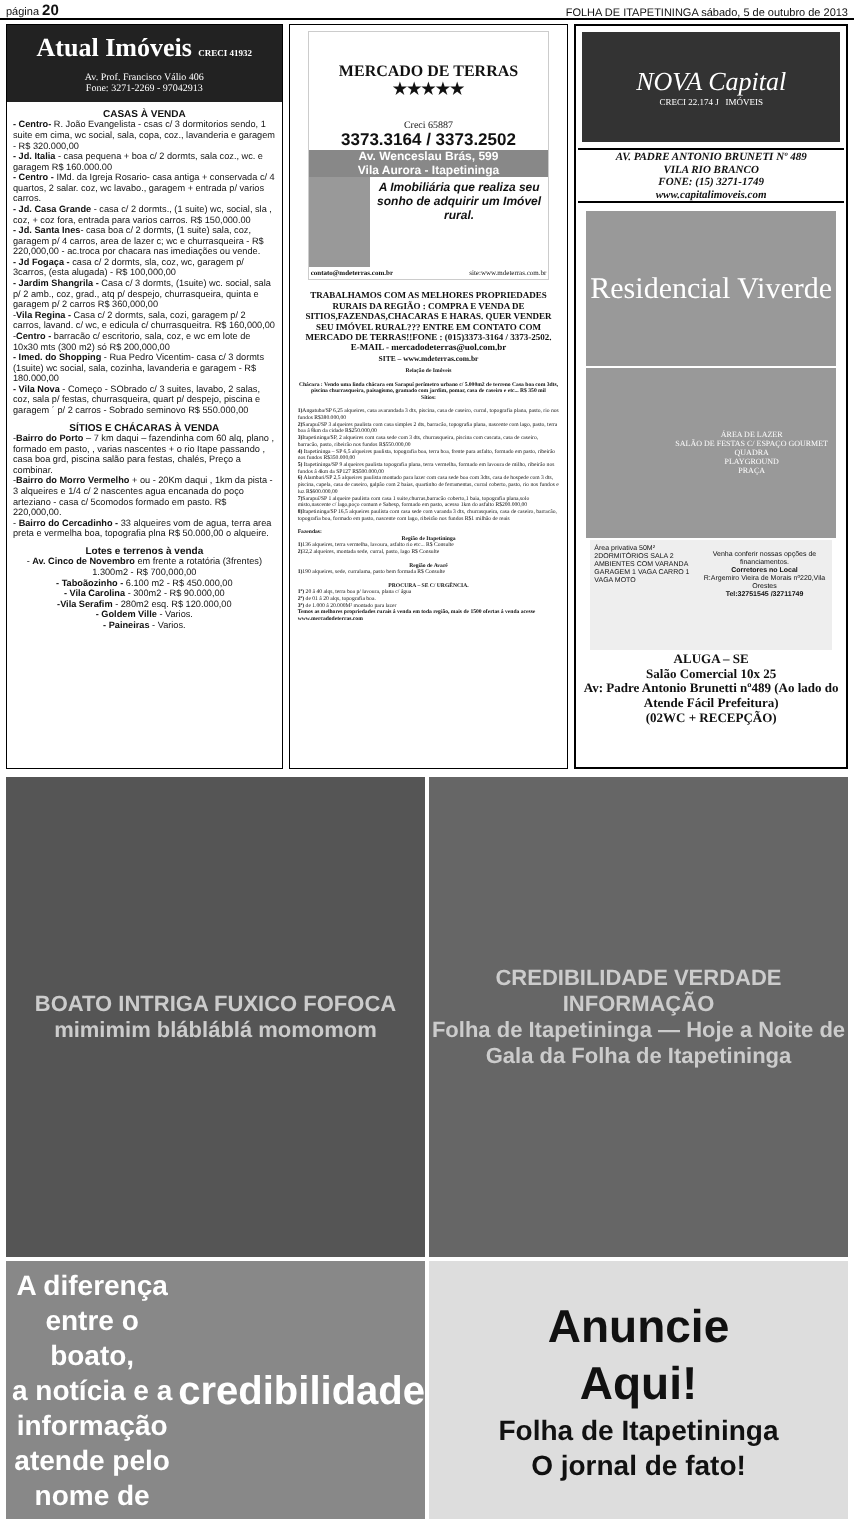página 20 FOLHA DE ITAPETININGA sábado, 5 de outubro de 2013
Atual Imóveis CRECI 41932
Av. Prof. Francisco Válio 406
Fone: 3271-2269 - 97042913
CASAS À VENDA
- Centro- R. João Evangelista - csas c/ 3 dormitorios sendo, 1 suite em cima, wc social, sala, copa, coz., lavanderia e garagem - R$ 320.000,00
- Jd. Italia - casa pequena + boa c/ 2 dormts, sala coz., wc. e garagem R$ 160.000.00
- Centro - IMd. da Igreja Rosario- casa antiga + conservada c/ 4 quartos, 2 salar. coz, wc lavabo., garagem + entrada p/ varios carros.
- Jd. Casa Grande - casa c/ 2 dormts., (1 suite) wc, social, sla , coz, + coz fora, entrada para varios carros. R$ 150,000.00
- Jd. Santa Ines- casa boa c/ 2 dormts, (1 suite) sala, coz, garagem p/ 4 carros, area de lazer c; wc e churrasqueira - R$ 220,000,00 - ac.troca por chacara nas imediações ou vende.
- Jd Fogaça - casa c/ 2 dormts, sla, coz, wc, garagem p/ 3carros, (esta alugada) - R$ 100,000,00
- Jardim Shangrila - Casa c/ 3 dormts, (1suite) wc. social, sala p/ 2 amb., coz, grad., atq p/ despejo, churrasqueira, quinta e garagem p/ 2 carros R$ 360,000,00
-Vila Regina - Casa c/ 2 dormts, sala, cozi, garagem p/ 2 carros, lavand. c/ wc, e edicula c/ churrasqueitra. R$ 160,000,00
-Centro - barracão c/ escritorio, sala, coz, e wc em lote de 10x30 mts (300 m2) só R$ 200,000,00
- Imed. do Shopping - Rua Pedro Vicentim- casa c/ 3 dormts (1suite) wc social, sala, cozinha, lavanderia e garagem - R$ 180.000,00
- Vila Nova - Começo - SObrado c/ 3 suites, lavabo, 2 salas, coz, sala p/ festas, churrasqueira, quart p/ despejo, piscina e garagem ´ p/ 2 carros - Sobrado seminovo R$ 550.000,00
SÍTIOS E CHÁCARAS À VENDA
-Bairro do Porto – 7 km daqui – fazendinha com 60 alq, plano , formado em pasto, , varias nascentes + o rio Itape passando , casa boa grd, piscina salão para festas, chalés, Preço a combinar.
-Bairro do Morro Vermelho + ou - 20Km daqui , 1km da pista - 3 alqueires e 1/4 c/ 2 nascentes agua encanada do poço arteziano - casa c/ 5comodos formado em pasto. R$ 220,000,00.
- Bairro do Cercadinho - 33 alqueires vom de agua, terra area preta e vermelha boa, topografia plna R$ 50.000,00 o alqueire.
Lotes e terrenos à venda
- Av. Cinco de Novembro em frente a rotatória (3frentes) 1.300m2 - R$ 700,000,00
- Taboãozinho - 6.100 m2 - R$ 450.000,00
- Vila Carolina - 300m2 - R$ 90.000,00
-Vila Serafim - 280m2 esq. R$ 120.000,00
- Goldem Ville - Varios.
- Paineiras - Varios.
MERCADO DE TERRAS ★★★★★
Creci 65887
3373.3164 / 3373.2502
Av. Wenceslau Brás, 599
Vila Aurora - Itapetininga
A Imobiliária que realiza seu sonho de adquirir um Imóvel rural.
contato@mdeterras.com.br site:www.mdeterras.com.br
TRABALHAMOS COM AS MELHORES PROPRIEDADES RURAIS DA REGIÃO : COMPRA E VENDA DE SITIOS,FAZENDAS,CHACARAS E HARAS. QUER VENDER SEU IMÓVEL RURAL??? ENTRE EM CONTATO COM MERCADO DE TERRAS!!FONE : (015)3373-3164 / 3373-2502.
E-MAIL - mercadodeterras@uol.com.br
SITE – www.mdeterras.com.br
Relação de Imóveis
Chácara : Vendo uma linda chácara em Sarapuí perímetro urbano c/ 5.000m2 de terreno Casa boa com 3dts, piscina churrasqueira, paisagismo, gramado com jardim, pomar, casa de caseiro e etc... R$ 350 mil
Sítios:
1) Angatuba/SP 6,25 alqueires, casa avarandada 3 dts, piscina, casa de caseiro, curral, topografia plana, pasto, rio nos fundos R$380.000,00
2) Sarapuí/SP 3 alqueires paulista com casa simples 2 dts, barracão, topografia plana, nascente com lago, pasto, terra boa á 8km da cidade R$250.000,00
3) Itapetininga/SP, 2 alqueires com casa sede com 3 dts, churrasqueira, piscina com cascata, casa de caseiro, barracão, pasto, ribeirão nos fundos R$550.000,00
4) Itapetininga – SP 6,5 alqueires paulista, topografia boa, terra boa, frente para asfalto, formado em pasto, ribeirão nos fundos R$350.000,00
5) Itapetininga/SP 9 alqueires paulista topografia plana, terra vermelha, formado em lavoura de milho, ribeirão nos fundos á 4km da SP127 R$500.000,00
6) Alambari/SP 2,5 alqueires paulista montado para lazer com casa sede boa com 3dts, casa de hospede com 3 dts, piscina, capela, casa de caseiro, galpão com 2 baias, quartinho de ferramentas, curral coberto, pasto, rio nos fundos e luz R$600.000,00
7) Sarapuí/SP 1 alqueire paulista com casa 1 suite,churras,barracão coberto,1 baia, topografia plana,solo misto,nascente c/ lago,poço comum e Sabesp, formado em pasto, acesso 1km do asfalto R$200.000,00
8) Itapetininga/SP 16,5 alqueires paulista com casa sede com varanda 3 dts, churrasqueira, casa de caseiro, barracão, topografia boa, formado em pasto, nascente com lago, ribeirão nos fundos R$1 milhão de reais
Fazendas:
Região de Itapetininga
1) 136 alqueires, terra vermelha, lavoura, asfalto rio etc... R$ Consulte
2) 32,2 alqueires, montada sede, curral, pasto, lago R$ Consulte
Região de Avaré
1) 190 alqueires, sede, curralama, pasto bem formada R$ Consulte
PROCURA – SE C/ URGÊNCIA.
1º) 20 á 40 alqs, terra boa p/ lavoura, plana c/ água
2º) de 01 á 20 alqs, topografia boa.
3º) de 1.000 á 20.000M² montado para lazer
Temos as melhores propriedades rurais á venda em toda região, mais de 1500 ofertas á venda acesse www.mercadodeterras.com
NOVA Capital
CRECI 22.174 J IMÓVEIS
AV. PADRE ANTONIO BRUNETI Nº 489
VILA RIO BRANCO
FONE: (15) 3271-1749
www.capitalimoveis.com
Residencial Viverde
ÁREA DE LAZER
SALÃO DE FESTAS C/ ESPAÇO GOURMET
QUADRA
PLAYGROUND
PRAÇA
Área privativa 50M² 2DORMITÓRIOS SALA 2 AMBIENTES COM VARANDA GARAGEM 1 VAGA CARRO 1 VAGA MOTO
Venha conferir nossas opções de financiamentos.
Corretores no Local
R:Argemiro Vieira de Morais nº220,Vila Orestes
Tel:32751545 /32711749
ALUGA – SE
Salão Comercial 10x 25
Av: Padre Antonio Brunetti nº489 (Ao lado do Atende Fácil Prefeitura)
(02WC + RECEPÇÃO)
BOATO INTRIGA FUXICO FOFOCA
mimimim blábláblá momomom
CREDIBILIDADE VERDADE INFORMAÇÃO
Folha de Itapetininga — Hoje a Noite de Gala da Folha de Itapetininga
A diferença entre o boato,
a notícia e a informação
atende pelo nome de
credibilidade
Anuncie
Aqui!
Folha de Itapetininga
O jornal de fato!